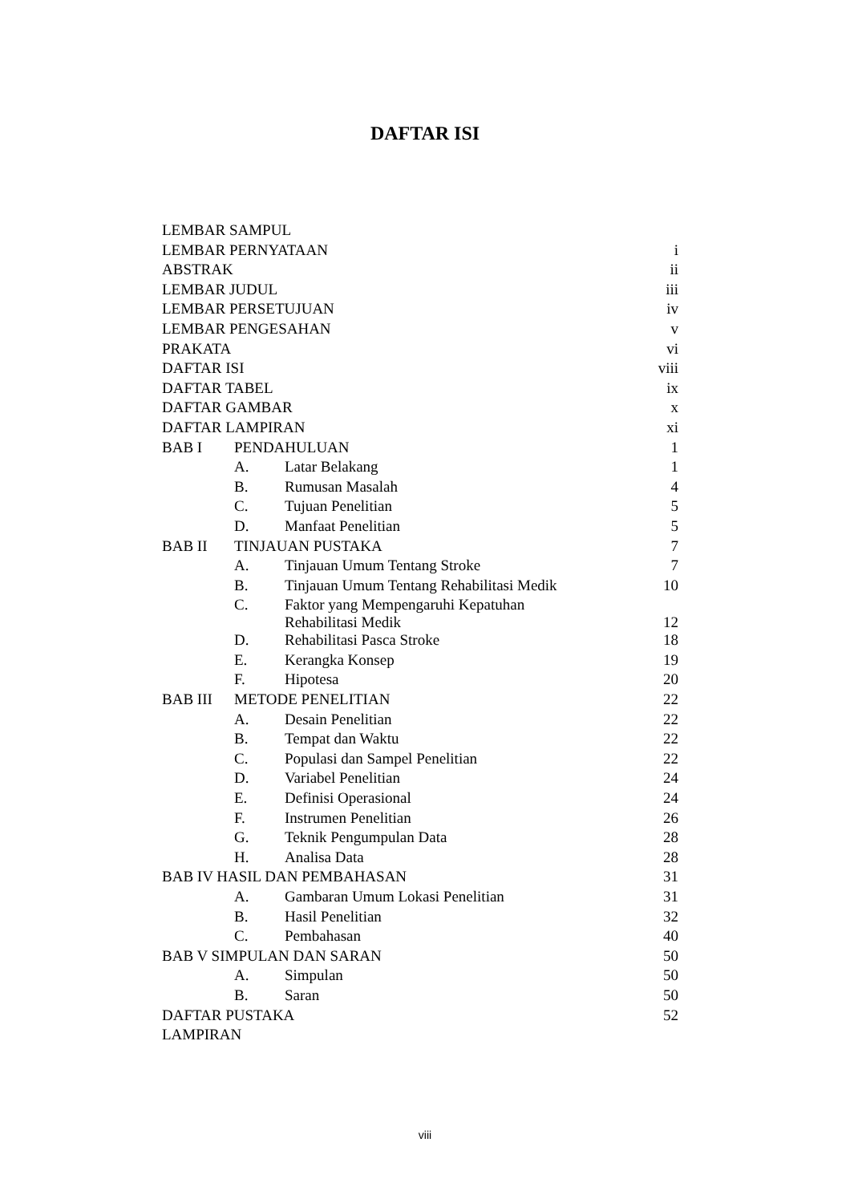DAFTAR ISI
| LEMBAR SAMPUL | | | |
| LEMBAR PERNYATAAN | | | i |
| ABSTRAK | | | ii |
| LEMBAR JUDUL | | | iii |
| LEMBAR PERSETUJUAN | | | iv |
| LEMBAR PENGESAHAN | | | v |
| PRAKATA | | | vi |
| DAFTAR ISI | | | viii |
| DAFTAR TABEL | | | ix |
| DAFTAR GAMBAR | | | x |
| DAFTAR LAMPIRAN | | | xi |
| BAB I | PENDAHULUAN | | 1 |
| | A. | Latar Belakang | 1 |
| | B. | Rumusan Masalah | 4 |
| | C. | Tujuan Penelitian | 5 |
| | D. | Manfaat Penelitian | 5 |
| BAB II | TINJAUAN PUSTAKA | | 7 |
| | A. | Tinjauan Umum Tentang Stroke | 7 |
| | B. | Tinjauan Umum Tentang Rehabilitasi Medik | 10 |
| | C. | Faktor yang Mempengaruhi Kepatuhan Rehabilitasi Medik | 12 |
| | D. | Rehabilitasi Pasca Stroke | 18 |
| | E. | Kerangka Konsep | 19 |
| | F. | Hipotesa | 20 |
| BAB III | METODE PENELITIAN | | 22 |
| | A. | Desain Penelitian | 22 |
| | B. | Tempat dan Waktu | 22 |
| | C. | Populasi dan Sampel Penelitian | 22 |
| | D. | Variabel Penelitian | 24 |
| | E. | Definisi Operasional | 24 |
| | F. | Instrumen Penelitian | 26 |
| | G. | Teknik Pengumpulan Data | 28 |
| | H. | Analisa Data | 28 |
| BAB IV HASIL DAN PEMBAHASAN | | | 31 |
| | A. | Gambaran Umum Lokasi Penelitian | 31 |
| | B. | Hasil Penelitian | 32 |
| | C. | Pembahasan | 40 |
| BAB V SIMPULAN DAN SARAN | | | 50 |
| | A. | Simpulan | 50 |
| | B. | Saran | 50 |
| DAFTAR PUSTAKA | | | 52 |
| LAMPIRAN | | | |
viii